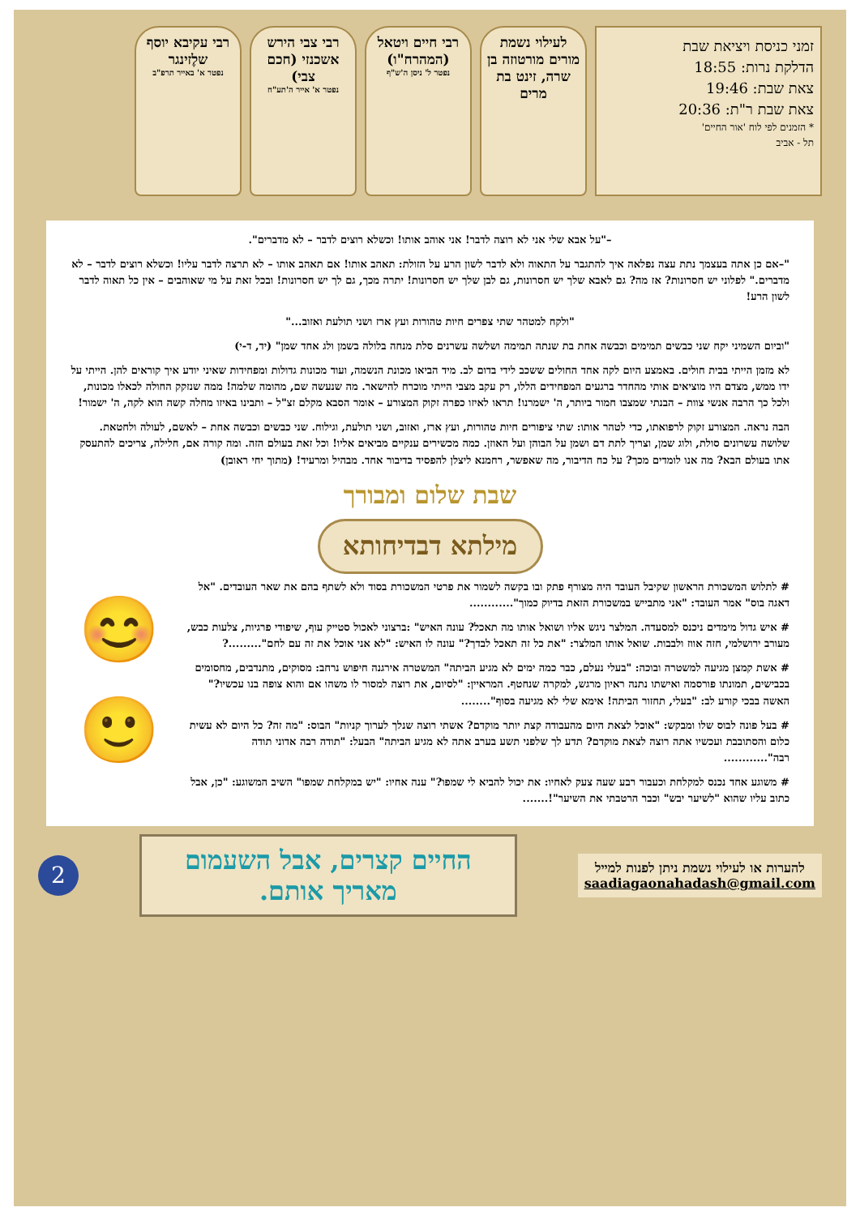זמני כניסת ויציאת שבת
הדלקת נרות: 18:55
צאת שבת: 19:46
צאת שבת ר"ת: 20:36
* הזמנים לפי לוח 'אור החיים'
תל - אביב
לעילוי נשמת מורים מורטוזה בן שרה, זינט בת מרים
רבי חיים ויטאל (המהרח"ו)
נפטר ל' ניסן ה'ש"ף
רבי צבי הירש אשכנזי (חכם צבי)
נפטר א' אייר ה'תע"ח
רבי עקיבא יוסף שלֶזינגר
נפטר א' באייר תרפ"ב
–"על אבא שלי אני לא רוצה לדבר! אני אוהב אותו! וכשלא רוצים לדבר – לא מדברים".
"–אם כן אתה בעצמך נתת עצה נפלאה איך להתגבר על התאוה ולא לדבר לשון הרע על הזולת: תאהב אותו! אם תאהב אותו – לא תרצה לדבר עליו! וכשלא רוצים לדבר – לא מדברים." לפלוני יש חסרונות? אז מה? גם לאבא שלך יש חסרונות, גם לבן שלך יש חסרונות! יתרה מכך, גם לך יש חסרונות! ובכל זאת על מי שאוהבים – אין כל תאוה לדבר לשון הרע!
"ולקח למטהר שתי צפרים חיות טהורות ועץ ארז ושני תולעת ואזוב..."
"וביום השמיני יקח שני כבשים תמימים וכבשה אחת בת שנתה תמימה ושלשה עשרנים סלת מנחה בלולה בשמן ולג אחד שמן" (יד, ד-י)
לא מזמן הייתי בבית חולים. באמצע היום לקה אחד החולים ששכב לידי בדום לב. מיד הביאו מכונת הנשמה, ועוד מכונות גדולות ומפחידות שאיני יודע איך קוראים להן. הייתי על ידו ממש, מצדם היו מוציאים אותי מהחדר ברגעים המפחידים הללו, רק עקב מצבי הייתי מוכרח להישאר. מה שנעשה שם, מהומה שלמה! ממה שנזקק החולה לכאלו מכונות, ולכל כך הרבה אנשי צוות – הבנתי שמצבו חמור ביותר, ה' ישמרנו! תראו לאיזו כפרה זקוק המצורע – אומר הסבא מקלם זצ"ל – ותבינו באיזו מחלה קשה הוא לקה, ה' ישמור!
הבה נראה. המצורע זקוק לרפואתו, כדי לטהר אותו: שתי ציפורים חיות טהורות, ועץ ארז, ואזוב, ושני תולעת, וגילוח. שני כבשים וכבשה אחת – לאשם, לעולה ולחטאת. שלושה עשרונים סולת, ולוג שמן, וצריך לתת דם ושמן על הבוהן ועל האוזן. כמה מכשירים ענקיים מביאים אליו! וכל זאת בעולם הזה. ומה קורה אם, חלילה, צריכים להתעסק אתו בעולם הבא? מה אנו לומדים מכך? על כח הדיבור, מה שאפשר, רחמנא ליצלן להפסיד בדיבור אחד. מבהיל ומרעיד! (מתוך יחי ראובן)
שבת שלום ומבורך
מילתא דבדיחותא
# לתלוש המשכורת הראשון שקיבל העובד היה מצורף פתק ובו בקשה לשמור את פרטי המשכורת בסוד ולא לשתף בהם את שאר העובדים. "אל דאגה בוס" אמר העובד: "אני מתבייש במשכורת הזאת בדיוק כמוך"............
# איש גדול מימדים ניכנס למסעדה. המלצר ניגש אליו ושואל אותו מה תאכל? עונה האיש" :ברצוני לאכול סטייק עוף, שיפודי פרגיות, צלעות כבש, מעורב ירושלמי, חזה אווז ולבבות. שואל אותו המלצר: "את כל זה תאכל לבדך?" עונה לו האיש: "לא אני אוכל את זה עם לחם".........?
# אשת קמצן מגיעה למשטרה ובוכה: "בעלי נעלם, כבר כמה ימים לא מגיע הביתה" המשטרה אירגנה חיפוש נרחב: מסוקים, מתנדבים, מחסומים בכבישים, תמונתו פורסמה ואישתו נתנה ראיון מרגש, למקרה שנחטף. המראיין: "לסיום, את רוצה למסור לו משהו אם והוא צופה בנו עכשיו?" האשה בבכי קורע לב: "בעלי, תחזור הביתה! אימא שלי לא מגיעה בסוף"........
# בעל פונה לבוס שלו ומבקש: "אוכל לצאת היום מהעבודה קצת יותר מוקדם? אשתי רוצה שנלך לערוך קניות" הבוס: "מה זה? כל היום לא עשית כלום והסתובבת ועכשיו אתה רוצה לצאת מוקדם? תדע לך שלפני תשע בערב אתה לא מגיע הביתה" הבעל: "תודה רבה אדוני תודה רבה"............
# משוגע אחד נכנס למקלחת וכעבור רבע שעה צעק לאחיו: את יכול להביא לי שמפו?" ענה אחיו: "יש במקלחת שמפו" השיב המשוגע: "כן, אבל כתוב עליו שהוא "לשיער יבש" וכבר הרטבתי את השיער"!.......
😊
🙂
להערות או לעילוי נשמת ניתן לפנות למייל
saadiagaonahadash@gmail.com
החיים קצרים, אבל השעמום מאריך אותם.
2